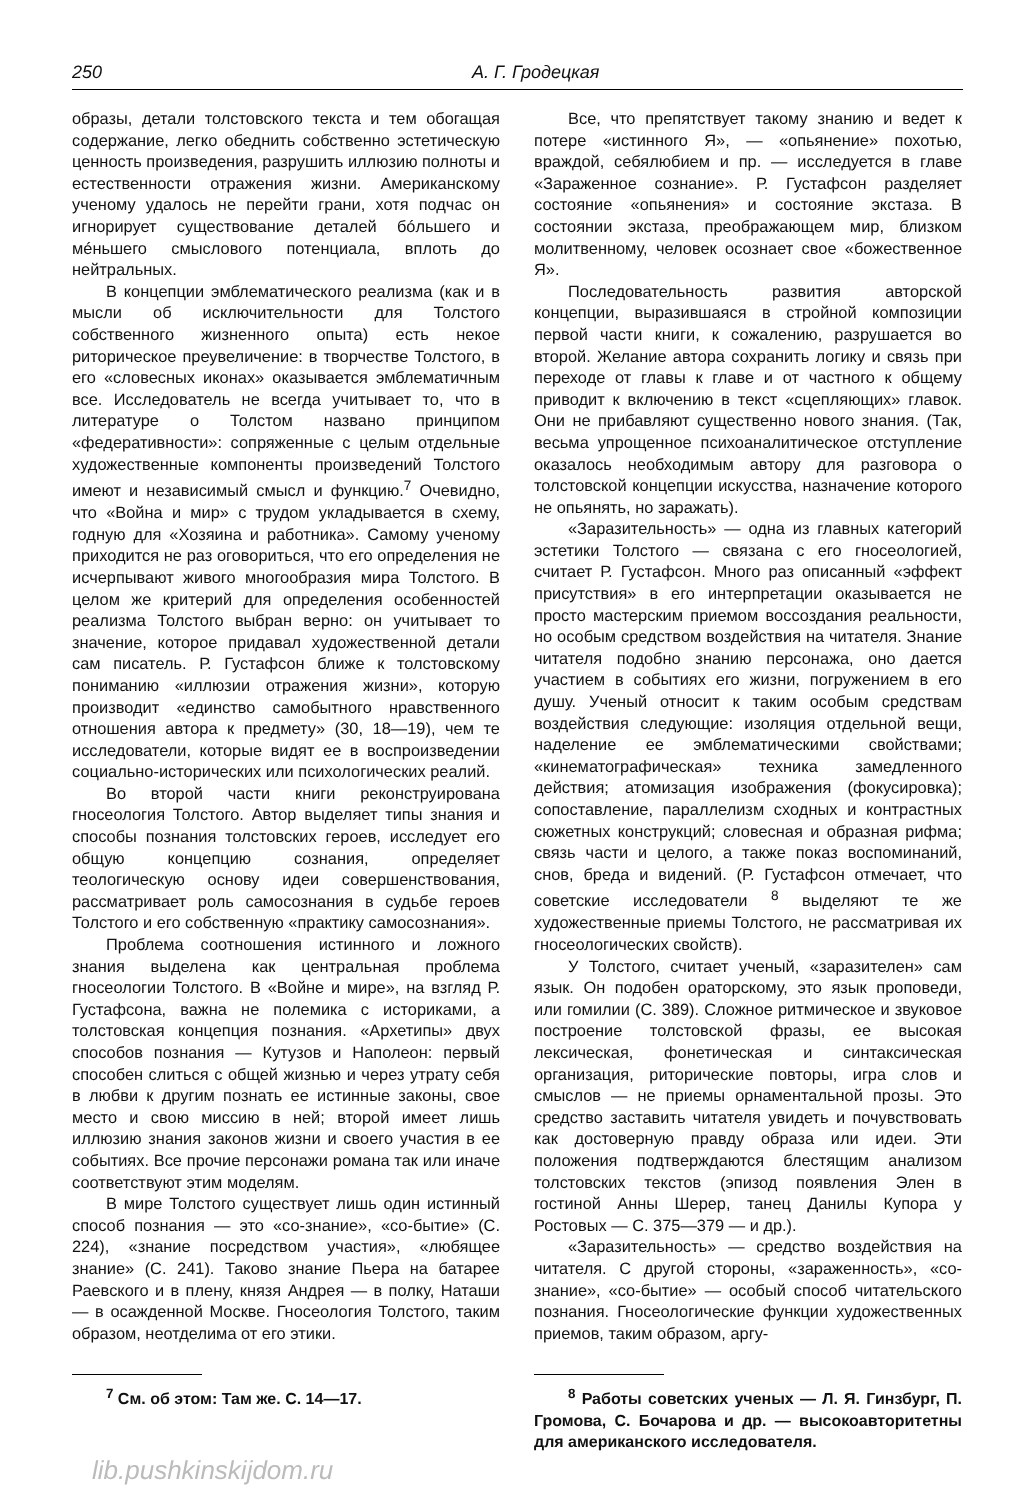250 А. Г. Гродецкая
образы, детали толстовского текста и тем обогащая содержание, легко обеднить собственно эстетическую ценность произведения, разрушить иллюзию полноты и естественности отражения жизни. Американскому ученому удалось не перейти грани, хотя подчас он игнорирует существование деталей бóльшего и мéньшего смыслового потенциала, вплоть до нейтральных.
В концепции эмблематического реализма (как и в мысли об исключительности для Толстого собственного жизненного опыта) есть некое риторическое преувеличение: в творчестве Толстого, в его «словесных иконах» оказывается эмблематичным все. Исследователь не всегда учитывает то, что в литературе о Толстом названо принципом «федеративности»: сопряженные с целым отдельные художественные компоненты произведений Толстого имеют и независимый смысл и функцию.<sup>7</sup> Очевидно, что «Война и мир» с трудом укладывается в схему, годную для «Хозяина и работника». Самому ученому приходится не раз оговориться, что его определения не исчерпывают живого многообразия мира Толстого. В целом же критерий для определения особенностей реализма Толстого выбран верно: он учитывает то значение, которое придавал художественной детали сам писатель. Р. Густафсон ближе к толстовскому пониманию «иллюзии отражения жизни», которую производит «единство самобытного нравственного отношения автора к предмету» (30, 18—19), чем те исследователи, которые видят ее в воспроизведении социально-исторических или психологических реалий.
Во второй части книги реконструирована гносеология Толстого. Автор выделяет типы знания и способы познания толстовских героев, исследует его общую концепцию сознания, определяет теологическую основу идеи совершенствования, рассматривает роль самосознания в судьбе героев Толстого и его собственную «практику самосознания».
Проблема соотношения истинного и ложного знания выделена как центральная проблема гносеологии Толстого. В «Войне и мире», на взгляд Р. Густафсона, важна не полемика с историками, а толстовская концепция познания. «Архетипы» двух способов познания — Кутузов и Наполеон: первый способен слиться с общей жизнью и через утрату себя в любви к другим познать ее истинные законы, свое место и свою миссию в ней; второй имеет лишь иллюзию знания законов жизни и своего участия в ее событиях. Все прочие персонажи романа так или иначе соответствуют этим моделям.
В мире Толстого существует лишь один истинный способ познания — это «со-знание», «со-бытие» (С. 224), «знание посредством участия», «любящее знание» (С. 241). Таково знание Пьера на батарее Раевского и в плену, князя Андрея — в полку, Наташи — в осажденной Москве. Гносеология Толстого, таким образом, неотделима от его этики.
<sup>7</sup> См. об этом: Там же. С. 14—17.
lib.pushkinskijdom.ru
Все, что препятствует такому знанию и ведет к потере «истинного Я», — «опьянение» похотью, враждой, себялюбием и пр. — исследуется в главе «Зараженное сознание». Р. Густафсон разделяет состояние «опьянения» и состояние экстаза. В состоянии экстаза, преображающем мир, близком молитвенному, человек осознает свое «божественное Я».
Последовательность развития авторской концепции, выразившаяся в стройной композиции первой части книги, к сожалению, разрушается во второй. Желание автора сохранить логику и связь при переходе от главы к главе и от частного к общему приводит к включению в текст «сцепляющих» главок. Они не прибавляют существенно нового знания. (Так, весьма упрощенное психоаналитическое отступление оказалось необходимым автору для разговора о толстовской концепции искусства, назначение которого не опьянять, но заражать).
«Заразительность» — одна из главных категорий эстетики Толстого — связана с его гносеологией, считает Р. Густафсон. Много раз описанный «эффект присутствия» в его интерпретации оказывается не просто мастерским приемом воссоздания реальности, но особым средством воздействия на читателя. Знание читателя подобно знанию персонажа, оно дается участием в событиях его жизни, погружением в его душу. Ученый относит к таким особым средствам воздействия следующие: изоляция отдельной вещи, наделение ее эмблематическими свойствами; «кинематографическая» техника замедленного действия; атомизация изображения (фокусировка); сопоставление, параллелизм сходных и контрастных сюжетных конструкций; словесная и образная рифма; связь части и целого, а также показ воспоминаний, снов, бреда и видений. (Р. Густафсон отмечает, что советские исследователи <sup>8</sup> выделяют те же художественные приемы Толстого, не рассматривая их гносеологических свойств).
У Толстого, считает ученый, «заразителен» сам язык. Он подобен ораторскому, это язык проповеди, или гомилии (С. 389). Сложное ритмическое и звуковое построение толстовской фразы, ее высокая лексическая, фонетическая и синтаксическая организация, риторические повторы, игра слов и смыслов — не приемы орнаментальной прозы. Это средство заставить читателя увидеть и почувствовать как достоверную правду образа или идеи. Эти положения подтверждаются блестящим анализом толстовских текстов (эпизод появления Элен в гостиной Анны Шерер, танец Данилы Купора у Ростовых — С. 375—379 — и др.).
«Заразительность» — средство воздействия на читателя. С другой стороны, «зараженность», «со-знание», «со-бытие» — особый способ читательского познания. Гносеологические функции художественных приемов, таким образом, аргу-
<sup>8</sup> Работы советских ученых — Л. Я. Гинзбург, П. Громова, С. Бочарова и др. — высокоавторитетны для американского исследователя.